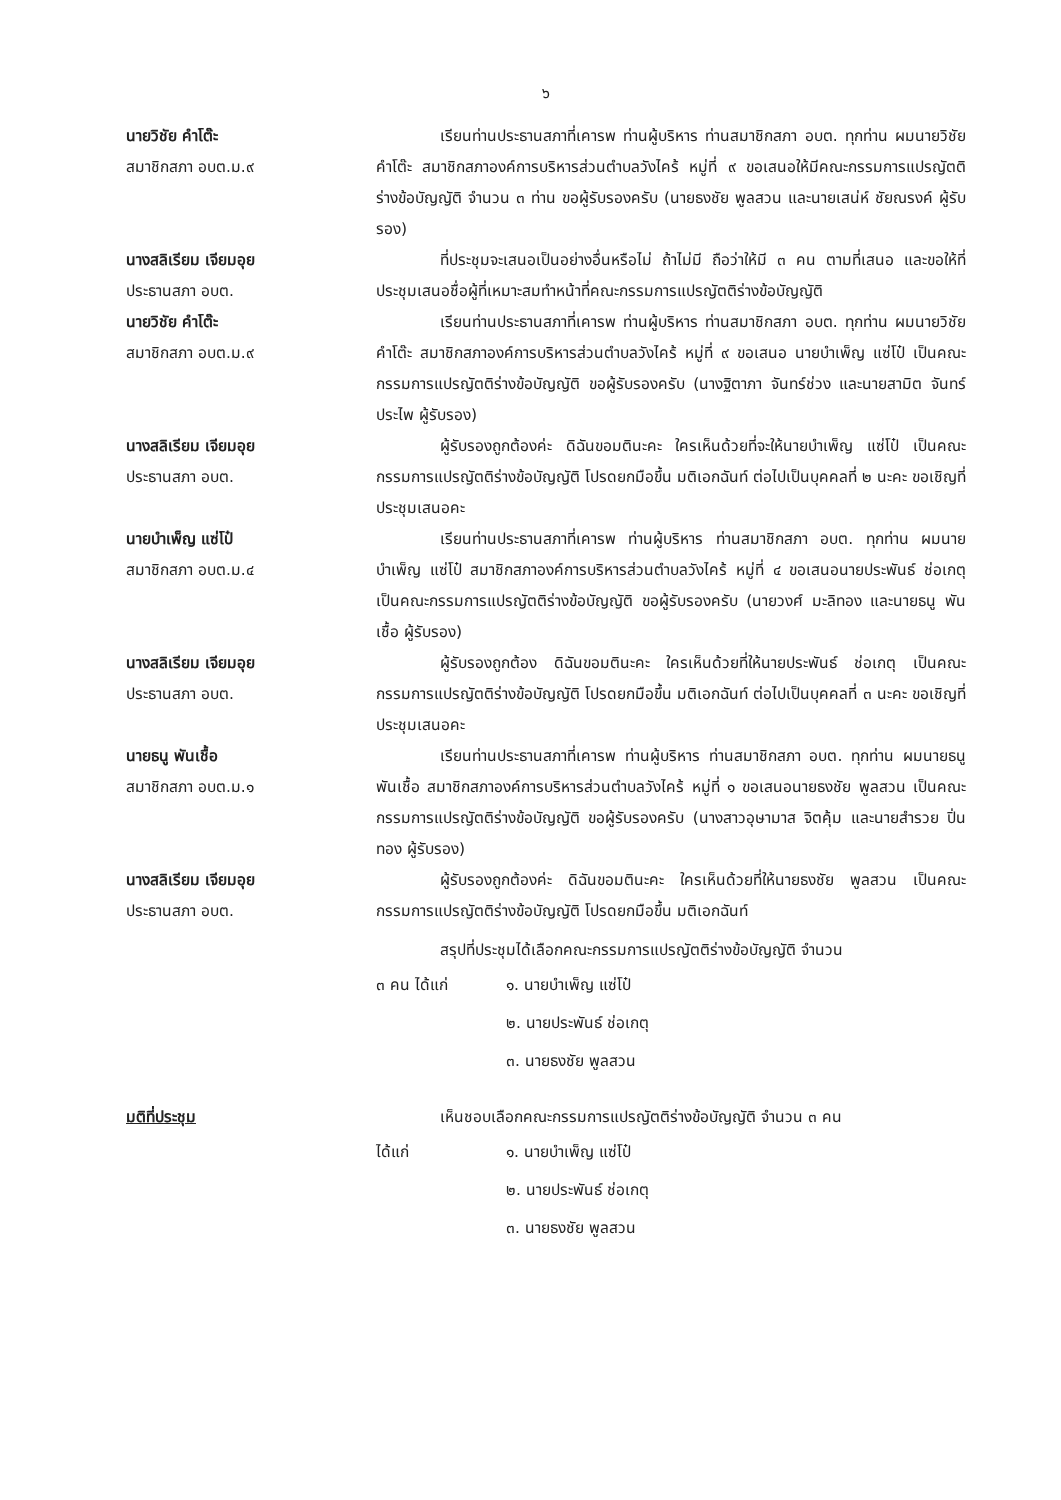๖
นายวิชัย คำโต๊ะ
สมาชิกสภา อบต.ม.๙
เรียนท่านประธานสภาที่เคารพ ท่านผู้บริหาร ท่านสมาชิกสภา อบต. ทุกท่าน ผมนายวิชัย คำโต๊ะ สมาชิกสภาองค์การบริหารส่วนตำบลวังไคร้ หมู่ที่ ๙ ขอเสนอให้มีคณะกรรมการแปรญัตติร่างข้อบัญญัติ จำนวน ๓ ท่าน ขอผู้รับรองครับ (นายธงชัย พูลสวน และนายเสน่ห์ ชัยณรงค์ ผู้รับรอง)
นางสลิเรียม เจียมอุย
ประธานสภา อบต.
ที่ประชุมจะเสนอเป็นอย่างอื่นหรือไม่ ถ้าไม่มี ถือว่าให้มี ๓ คน ตามที่เสนอ และขอให้ที่ประชุมเสนอชื่อผู้ที่เหมาะสมทำหน้าที่คณะกรรมการแปรญัตติร่างข้อบัญญัติ
นายวิชัย คำโต๊ะ
สมาชิกสภา อบต.ม.๙
เรียนท่านประธานสภาที่เคารพ ท่านผู้บริหาร ท่านสมาชิกสภา อบต. ทุกท่าน ผมนายวิชัย คำโต๊ะ สมาชิกสภาองค์การบริหารส่วนตำบลวังไคร้ หมู่ที่ ๙ ขอเสนอ นายบำเพ็ญ แซ่โป๋ เป็นคณะกรรมการแปรญัตติร่างข้อบัญญัติ ขอผู้รับรองครับ (นางฐิตาภา จันทร์ช่วง และนายสามิต จันทร์ประไพ ผู้รับรอง)
นางสลิเรียม เจียมอุย
ประธานสภา อบต.
ผู้รับรองถูกต้องค่ะ ดิฉันขอมตินะคะ ใครเห็นด้วยที่จะให้นายบำเพ็ญ แซ่โป๋ เป็นคณะกรรมการแปรญัตติร่างข้อบัญญัติ โปรดยกมือขึ้น มติเอกฉันท์ ต่อไปเป็นบุคคลที่ ๒ นะคะ ขอเชิญที่ประชุมเสนอคะ
นายบำเพ็ญ แซ่โป๋
สมาชิกสภา อบต.ม.๔
เรียนท่านประธานสภาที่เคารพ ท่านผู้บริหาร ท่านสมาชิกสภา อบต. ทุกท่าน ผมนายบำเพ็ญ แซ่โป๋ สมาชิกสภาองค์การบริหารส่วนตำบลวังไคร้ หมู่ที่ ๔ ขอเสนอนายประพันธ์ ช่อเกตุ เป็นคณะกรรมการแปรญัตติร่างข้อบัญญัติ ขอผู้รับรองครับ (นายวงศ์ มะลิทอง และนายธนู พันเชื้อ ผู้รับรอง)
นางสลิเรียม เจียมอุย
ประธานสภา อบต.
ผู้รับรองถูกต้อง ดิฉันขอมตินะคะ ใครเห็นด้วยที่ให้นายประพันธ์ ช่อเกตุ เป็นคณะกรรมการแปรญัตติร่างข้อบัญญัติ โปรดยกมือขึ้น มติเอกฉันท์ ต่อไปเป็นบุคคลที่ ๓ นะคะ ขอเชิญที่ประชุมเสนอคะ
นายธนู พันเชื้อ
สมาชิกสภา อบต.ม.๑
เรียนท่านประธานสภาที่เคารพ ท่านผู้บริหาร ท่านสมาชิกสภา อบต. ทุกท่าน ผมนายธนู พันเชื้อ สมาชิกสภาองค์การบริหารส่วนตำบลวังไคร้ หมู่ที่ ๑ ขอเสนอนายธงชัย พูลสวน เป็นคณะกรรมการแปรญัตติร่างข้อบัญญัติ ขอผู้รับรองครับ (นางสาวอุษามาส จิตคุ้ม และนายสำรวย ปิ่นทอง ผู้รับรอง)
นางสลิเรียม เจียมอุย
ประธานสภา อบต.
ผู้รับรองถูกต้องค่ะ ดิฉันขอมตินะคะ ใครเห็นด้วยที่ให้นายธงชัย พูลสวน เป็นคณะกรรมการแปรญัตติร่างข้อบัญญัติ โปรดยกมือขึ้น มติเอกฉันท์
สรุปที่ประชุมได้เลือกคณะกรรมการแปรญัตติร่างข้อบัญญัติ จำนวน
๓ คน ได้แก่ ๑. นายบำเพ็ญ แซ่โป๋
๒. นายประพันธ์ ช่อเกตุ
๓. นายธงชัย พูลสวน
มติที่ประชุม เห็นชอบเลือกคณะกรรมการแปรญัตติร่างข้อบัญญัติ จำนวน ๓ คน
ได้แก่ ๑. นายบำเพ็ญ แซ่โป๋
๒. นายประพันธ์ ช่อเกตุ
๓. นายธงชัย พูลสวน